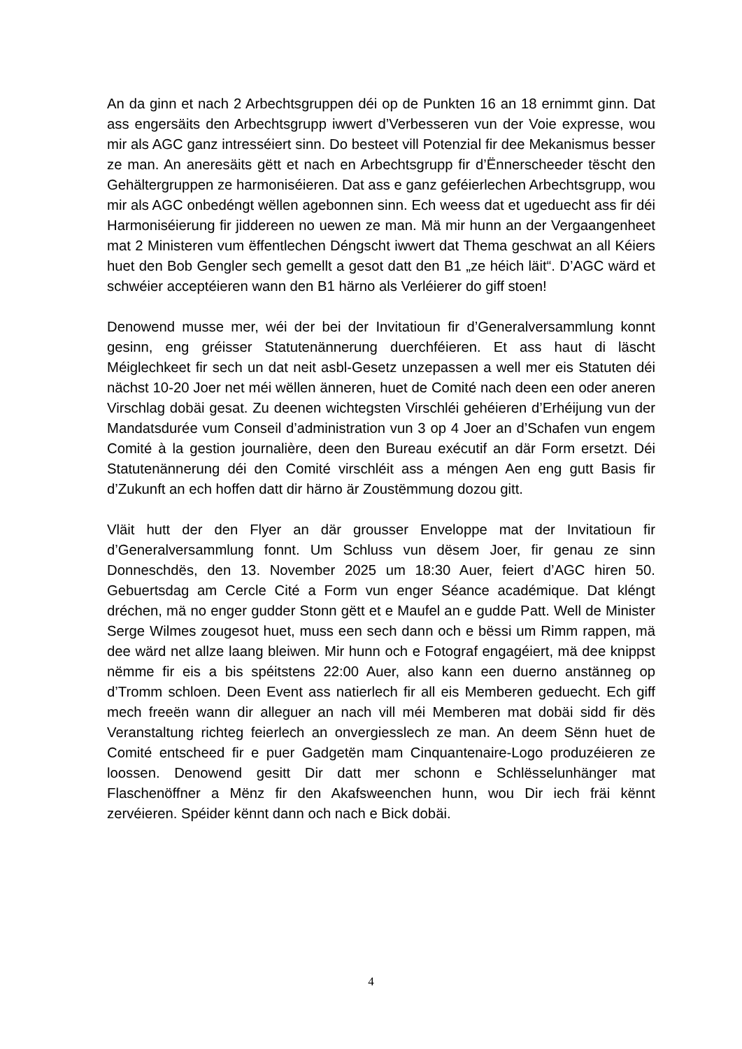An da ginn et nach 2 Arbechtsgruppen déi op de Punkten 16 an 18 ernimmt ginn. Dat ass engersäits den Arbechtsgrupp iwwert d’Verbesseren vun der Voie expresse, wou mir als AGC ganz intresséiert sinn. Do besteet vill Potenzial fir dee Mekanismus besser ze man. An aneresäits gëtt et nach en Arbechtsgrupp fir d’Ënnerscheeder tëscht den Gehältergruppen ze harmoniséieren. Dat ass e ganz geféierlechen Arbechtsgrupp, wou mir als AGC onbedéngt wëllen agebonnen sinn. Ech weess dat et ugeduecht ass fir déi Harmoniséierung fir jiddereen no uewen ze man. Mä mir hunn an der Vergaangenheet mat 2 Ministeren vum ëffentlechen Déngscht iwwert dat Thema geschwat an all Kéiers huet den Bob Gengler sech gemellt a gesot datt den B1 „ze héich läit“. D’AGC wärd et schwéier acceptéieren wann den B1 härno als Verléierer do giff stoen!
Denowend musse mer, wéi der bei der Invitatioun fir d’Generalversammlung konnt gesinn, eng gréisser Statutenännerung duerchféieren. Et ass haut di läscht Méiglechkeet fir sech un dat neit asbl-Gesetz unzepassen a well mer eis Statuten déi nächst 10-20 Joer net méi wëllen änneren, huet de Comité nach deen een oder aneren Virschlag dobäi gesat. Zu deenen wichtegsten Virschléi gehéieren d’Erhéijung vun der Mandatsdurée vum Conseil d’administration vun 3 op 4 Joer an d’Schafen vun engem Comité à la gestion journalière, deen den Bureau exécutif an där Form ersetzt. Déi Statutenännerung déi den Comité virschléit ass a méngen Aen eng gutt Basis fir d’Zukunft an ech hoffen datt dir härno är Zoustëmmung dozou gitt.
Vläit hutt der den Flyer an där grousser Enveloppe mat der Invitatioun fir d’Generalversammlung fonnt. Um Schluss vun dësem Joer, fir genau ze sinn Donneschdës, den 13. November 2025 um 18:30 Auer, feiert d’AGC hiren 50. Gebuertsdag am Cercle Cité a Form vun enger Séance académique. Dat kléngt dréchen, mä no enger gudder Stonn gëtt et e Maufel an e gudde Patt. Well de Minister Serge Wilmes zougesot huet, muss een sech dann och e bëssi um Rimm rappen, mä dee wärd net allze laang bleiwen. Mir hunn och e Fotograf engagéiert, mä dee knippst nëmme fir eis a bis spéitstens 22:00 Auer, also kann een duerno anstänneg op d’Tromm schloen. Deen Event ass natierlech fir all eis Memberen geduecht. Ech giff mech freeën wann dir alleguer an nach vill méi Memberen mat dobäi sidd fir dës Veranstaltung richteg feierlech an onvergiesslech ze man. An deem Sënn huet de Comité entscheed fir e puer Gadgetën mam Cinquantenaire-Logo produzéieren ze loossen. Denowend gesitt Dir datt mer schonn e Schlësselunhänger mat Flaschenöffner a Mënz fir den Akafsweenchen hunn, wou Dir iech fräi kënnt zervéieren. Spéider kënnt dann och nach e Bick dobäi.
4